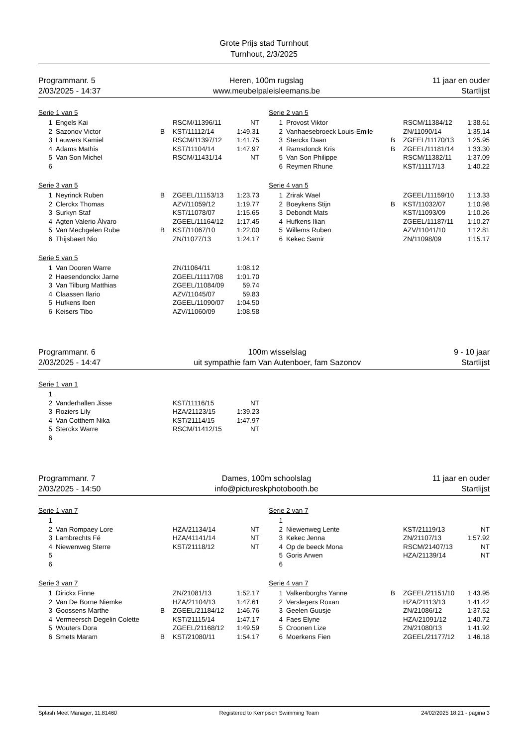Grote Prijs stad Turnhout
Turnhout, 2/3/2025
Programmanr. 5
2/03/2025 - 14:37
Heren, 100m rugslag
www.meubelpaleisleemans.be
11 jaar en ouder
Startlijst
Serie 1 van 5
| 1 | Engels Kai | | RSCM/11396/11 | NT |
| 2 | Sazonov Victor | B | KST/11112/14 | 1:49.31 |
| 3 | Lauwers Kamiel | | RSCM/11397/12 | 1:41.75 |
| 4 | Adams Mathis | | KST/11104/14 | 1:47.97 |
| 5 | Van Son Michel | | RSCM/11431/14 | NT |
| 6 | | | | |
Serie 2 van 5
| 1 | Provost Viktor | | RSCM/11384/12 | 1:38.61 |
| 2 | Vanhaesebroeck Louis-Emile | | ZN/11090/14 | 1:35.14 |
| 3 | Sterckx Daan | B | ZGEEL/11170/13 | 1:25.95 |
| 4 | Ramsdonck Kris | B | ZGEEL/11181/14 | 1:33.30 |
| 5 | Van Son Philippe | | RSCM/11382/11 | 1:37.09 |
| 6 | Reymen Rhune | | KST/11117/13 | 1:40.22 |
Serie 3 van 5
| 1 | Neyrinck Ruben | B | ZGEEL/11153/13 | 1:23.73 |
| 2 | Clerckx Thomas | | AZV/11059/12 | 1:19.77 |
| 3 | Surkyn Staf | | KST/11078/07 | 1:15.65 |
| 4 | Agten Valerio Álvaro | | ZGEEL/11164/12 | 1:17.45 |
| 5 | Van Mechgelen Rube | B | KST/11067/10 | 1:22.00 |
| 6 | Thijsbaert Nio | | ZN/11077/13 | 1:24.17 |
Serie 4 van 5
| 1 | Zrirak Wael | | ZGEEL/11159/10 | 1:13.33 |
| 2 | Boeykens Stijn | B | KST/11032/07 | 1:10.98 |
| 3 | Debondt Mats | | KST/11093/09 | 1:10.26 |
| 4 | Hufkens Ilian | | ZGEEL/11187/11 | 1:10.27 |
| 5 | Willems Ruben | | AZV/11041/10 | 1:12.81 |
| 6 | Kekec Samir | | ZN/11098/09 | 1:15.17 |
Serie 5 van 5
| 1 | Van Dooren Warre | | ZN/11064/11 | 1:08.12 |
| 2 | Haesendonckx Jarne | | ZGEEL/11117/08 | 1:01.70 |
| 3 | Van Tilburg Matthias | | ZGEEL/11084/09 | 59.74 |
| 4 | Claassen Ilario | | AZV/11045/07 | 59.83 |
| 5 | Hufkens Iben | | ZGEEL/11090/07 | 1:04.50 |
| 6 | Keisers Tibo | | AZV/11060/09 | 1:08.58 |
Programmanr. 6
2/03/2025 - 14:47
100m wisselslag
uit sympathie fam Van Autenboer, fam Sazonov
9 - 10 jaar
Startlijst
Serie 1 van 1
| 1 | | | | |
| 2 | Vanderhallen Jisse | | KST/11116/15 | NT |
| 3 | Roziers Lily | | HZA/21123/15 | 1:39.23 |
| 4 | Van Cotthem Nika | | KST/21114/15 | 1:47.97 |
| 5 | Sterckx Warre | | RSCM/11412/15 | NT |
| 6 | | | | |
Programmanr. 7
2/03/2025 - 14:50
Dames, 100m schoolslag
info@pictureskphotobooth.be
11 jaar en ouder
Startlijst
Serie 1 van 7
| 1 | | | | |
| 2 | Van Rompaey Lore | | HZA/21134/14 | NT |
| 3 | Lambrechts Fé | | HZA/41141/14 | NT |
| 4 | Niewenweg Sterre | | KST/21118/12 | NT |
| 5 | | | | |
| 6 | | | | |
Serie 2 van 7
| 1 | | | | |
| 2 | Niewenweg Lente | | KST/21119/13 | NT |
| 3 | Kekec Jenna | | ZN/21107/13 | 1:57.92 |
| 4 | Op de beeck Mona | | RSCM/21407/13 | NT |
| 5 | Goris Arwen | | HZA/21139/14 | NT |
| 6 | | | | |
Serie 3 van 7
| 1 | Dirickx Finne | | ZN/21081/13 | 1:52.17 |
| 2 | Van De Borne Niemke | | HZA/21104/13 | 1:47.61 |
| 3 | Goossens Marthe | B | ZGEEL/21184/12 | 1:46.76 |
| 4 | Vermeersch Degelin Colette | | KST/21115/14 | 1:47.17 |
| 5 | Wouters Dora | | ZGEEL/21168/12 | 1:49.59 |
| 6 | Smets Maram | B | KST/21080/11 | 1:54.17 |
Serie 4 van 7
| 1 | Valkenborghs Yanne | B | ZGEEL/21151/10 | 1:43.95 |
| 2 | Verslegers Roxan | | HZA/21113/13 | 1:41.42 |
| 3 | Geelen Guusje | | ZN/21086/12 | 1:37.52 |
| 4 | Faes Elyne | | HZA/21091/12 | 1:40.72 |
| 5 | Croonen Lize | | ZN/21080/13 | 1:41.92 |
| 6 | Moerkens Fien | | ZGEEL/21177/12 | 1:46.18 |
Splash Meet Manager, 11.81460 Registered to Kempisch Swimming Team 24/02/2025 18:21 - pagina 3